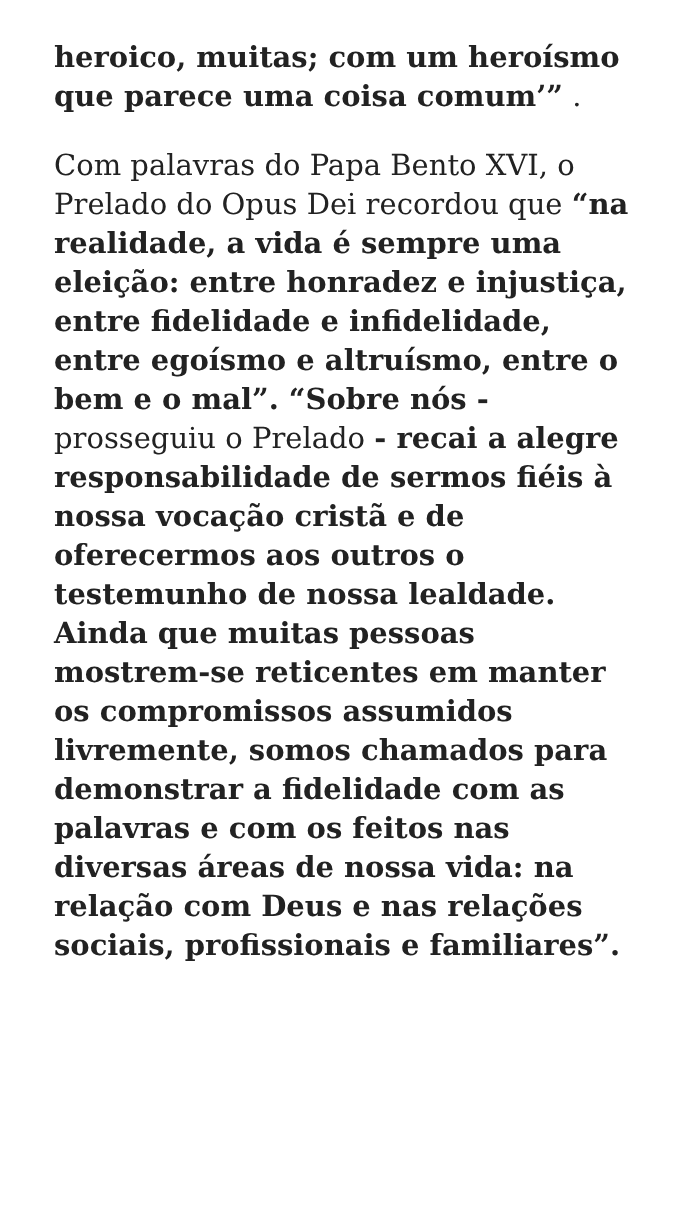heroico, muitas; com um heroísmo que parece uma coisa comum’” .
Com palavras do Papa Bento XVI, o Prelado do Opus Dei recordou que “na realidade, a vida é sempre uma eleição: entre honradez e injustiça, entre fidelidade e infidelidade, entre egoísmo e altruísmo, entre o bem e o mal”. “Sobre nós - prosseguiu o Prelado - recai a alegre responsabilidade de sermos fiéis à nossa vocação cristã e de oferecermos aos outros o testemunho de nossa lealdade. Ainda que muitas pessoas mostrem-se reticentes em manter os compromissos assumidos livremente, somos chamados para demonstrar a fidelidade com as palavras e com os feitos nas diversas áreas de nossa vida: na relação com Deus e nas relações sociais, profissionais e familiares”.